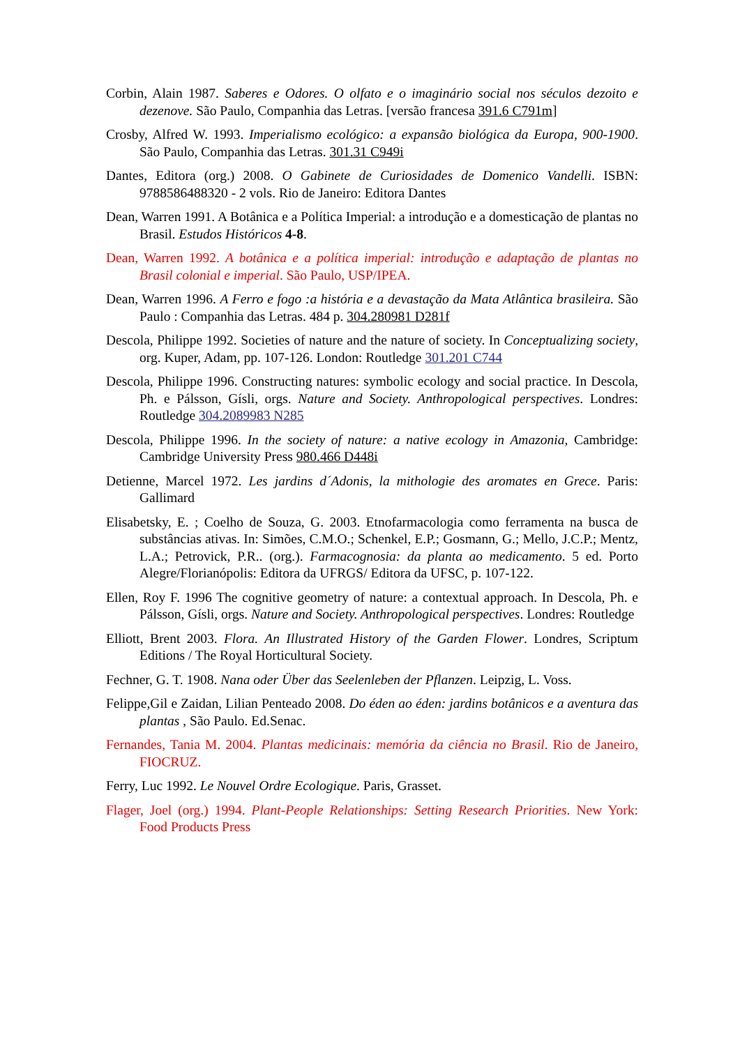Corbin, Alain 1987. Saberes e Odores. O olfato e o imaginário social nos séculos dezoito e dezenove. São Paulo, Companhia das Letras. [versão francesa 391.6 C791m]
Crosby, Alfred W. 1993. Imperialismo ecológico: a expansão biológica da Europa, 900-1900. São Paulo, Companhia das Letras. 301.31 C949i
Dantes, Editora (org.) 2008. O Gabinete de Curiosidades de Domenico Vandelli. ISBN: 9788586488320 - 2 vols. Rio de Janeiro: Editora Dantes
Dean, Warren 1991. A Botânica e a Política Imperial: a introdução e a domesticação de plantas no Brasil. Estudos Históricos 4-8.
Dean, Warren 1992. A botânica e a política imperial: introdução e adaptação de plantas no Brasil colonial e imperial. São Paulo, USP/IPEA.
Dean, Warren 1996. A Ferro e fogo :a história e a devastação da Mata Atlântica brasileira. São Paulo : Companhia das Letras. 484 p. 304.280981 D281f
Descola, Philippe 1992. Societies of nature and the nature of society. In Conceptualizing society, org. Kuper, Adam, pp. 107-126. London: Routledge 301.201 C744
Descola, Philippe 1996. Constructing natures: symbolic ecology and social practice. In Descola, Ph. e Pálsson, Gísli, orgs. Nature and Society. Anthropological perspectives. Londres: Routledge 304.2089983 N285
Descola, Philippe 1996. In the society of nature: a native ecology in Amazonia, Cambridge: Cambridge University Press 980.466 D448i
Detienne, Marcel 1972. Les jardins d´Adonis, la mithologie des aromates en Grece. Paris: Gallimard
Elisabetsky, E. ; Coelho de Souza, G. 2003. Etnofarmacologia como ferramenta na busca de substâncias ativas. In: Simões, C.M.O.; Schenkel, E.P.; Gosmann, G.; Mello, J.C.P.; Mentz, L.A.; Petrovick, P.R.. (org.). Farmacognosia: da planta ao medicamento. 5 ed. Porto Alegre/Florianópolis: Editora da UFRGS/ Editora da UFSC, p. 107-122.
Ellen, Roy F. 1996 The cognitive geometry of nature: a contextual approach. In Descola, Ph. e Pálsson, Gísli, orgs. Nature and Society. Anthropological perspectives. Londres: Routledge
Elliott, Brent 2003. Flora. An Illustrated History of the Garden Flower. Londres, Scriptum Editions / The Royal Horticultural Society.
Fechner, G. T. 1908. Nana oder Über das Seelenleben der Pflanzen. Leipzig, L. Voss.
Felippe,Gil e Zaidan, Lilian Penteado 2008. Do éden ao éden: jardins botânicos e a aventura das plantas , São Paulo. Ed.Senac.
Fernandes, Tania M. 2004. Plantas medicinais: memória da ciência no Brasil. Rio de Janeiro, FIOCRUZ.
Ferry, Luc 1992. Le Nouvel Ordre Ecologique. Paris, Grasset.
Flager, Joel (org.) 1994. Plant-People Relationships: Setting Research Priorities. New York: Food Products Press